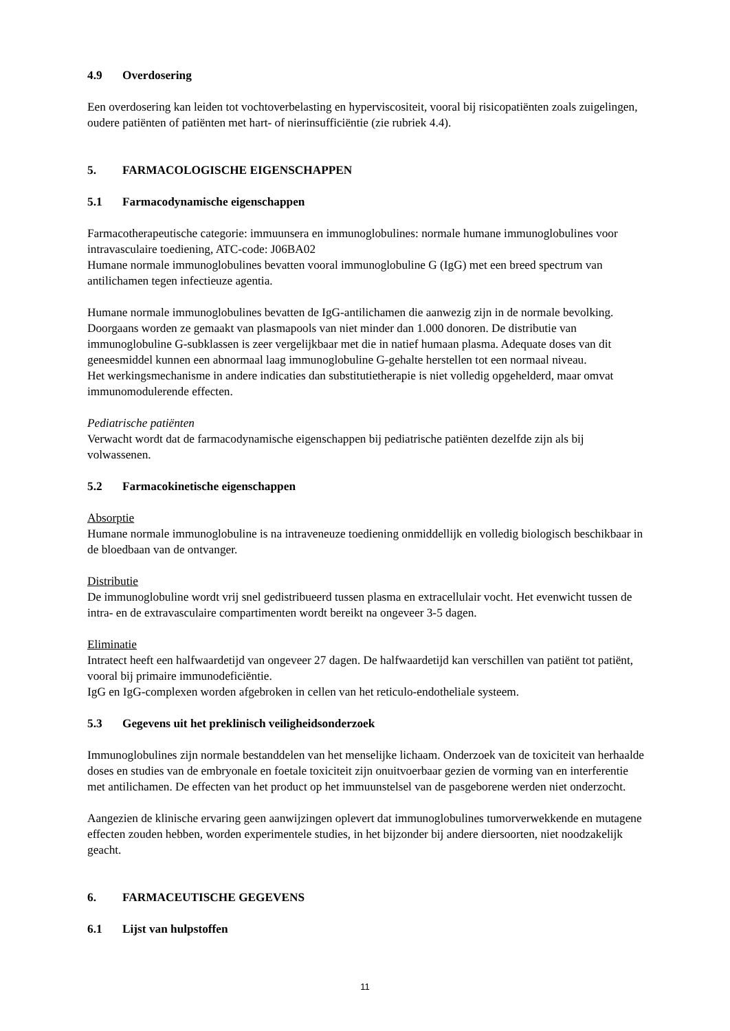4.9 Overdosering
Een overdosering kan leiden tot vochtoverbelasting en hyperviscositeit, vooral bij risicopatiënten zoals zuigelingen, oudere patiënten of patiënten met hart- of nierinsufficiëntie (zie rubriek 4.4).
5. FARMACOLOGISCHE EIGENSCHAPPEN
5.1 Farmacodynamische eigenschappen
Farmacotherapeutische categorie: immuunsera en immunoglobulines: normale humane immunoglobulines voor intravasculaire toediening, ATC-code: J06BA02
Humane normale immunoglobulines bevatten vooral immunoglobuline G (IgG) met een breed spectrum van antilichamen tegen infectieuze agentia.
Humane normale immunoglobulines bevatten de IgG-antilichamen die aanwezig zijn in de normale bevolking. Doorgaans worden ze gemaakt van plasmapools van niet minder dan 1.000 donoren. De distributie van immunoglobuline G-subklassen is zeer vergelijkbaar met die in natief humaan plasma. Adequate doses van dit geneesmiddel kunnen een abnormaal laag immunoglobuline G-gehalte herstellen tot een normaal niveau.
Het werkingsmechanisme in andere indicaties dan substitutietherapie is niet volledig opgehelderd, maar omvat immunomodulerende effecten.
Pediatrische patiënten
Verwacht wordt dat de farmacodynamische eigenschappen bij pediatrische patiënten dezelfde zijn als bij volwassenen.
5.2 Farmacokinetische eigenschappen
Absorptie
Humane normale immunoglobuline is na intraveneuze toediening onmiddellijk en volledig biologisch beschikbaar in de bloedbaan van de ontvanger.
Distributie
De immunoglobuline wordt vrij snel gedistribueerd tussen plasma en extracellulair vocht. Het evenwicht tussen de intra- en de extravasculaire compartimenten wordt bereikt na ongeveer 3-5 dagen.
Eliminatie
Intratect heeft een halfwaardetijd van ongeveer 27 dagen. De halfwaardetijd kan verschillen van patiënt tot patiënt, vooral bij primaire immunodeficiëntie.
IgG en IgG-complexen worden afgebroken in cellen van het reticulo-endotheliale systeem.
5.3 Gegevens uit het preklinisch veiligheidsonderzoek
Immunoglobulines zijn normale bestanddelen van het menselijke lichaam. Onderzoek van de toxiciteit van herhaalde doses en studies van de embryonale en foetale toxiciteit zijn onuitvoerbaar gezien de vorming van en interferentie met antilichamen. De effecten van het product op het immuunstelsel van de pasgeborene werden niet onderzocht.
Aangezien de klinische ervaring geen aanwijzingen oplevert dat immunoglobulines tumorverwekkende en mutagene effecten zouden hebben, worden experimentele studies, in het bijzonder bij andere diersoorten, niet noodzakelijk geacht.
6. FARMACEUTISCHE GEGEVENS
6.1 Lijst van hulpstoffen
11